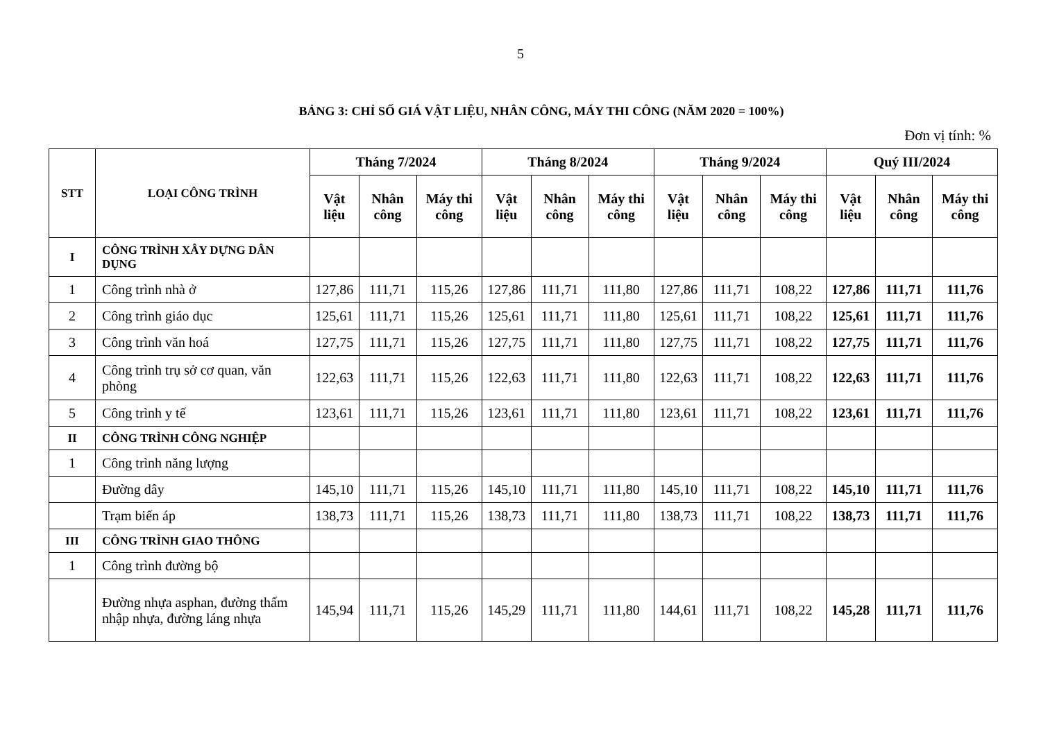5
BẢNG 3: CHỈ SỐ GIÁ VẬT LIỆU, NHÂN CÔNG, MÁY THI CÔNG (NĂM 2020 = 100%)
Đơn vị tính: %
| STT | LOẠI CÔNG TRÌNH | Tháng 7/2024 | | | Tháng 8/2024 | | | Tháng 9/2024 | | | Quý III/2024 | | |
| --- | --- | --- | --- | --- | --- | --- | --- | --- | --- | --- | --- | --- | --- |
| | | Vật liệu | Nhân công | Máy thi công | Vật liệu | Nhân công | Máy thi công | Vật liệu | Nhân công | Máy thi công | Vật liệu | Nhân công | Máy thi công |
| I | CÔNG TRÌNH XÂY DỰNG DÂN DỤNG | | | | | | | | | | | | |
| 1 | Công trình nhà ở | 127,86 | 111,71 | 115,26 | 127,86 | 111,71 | 111,80 | 127,86 | 111,71 | 108,22 | 127,86 | 111,71 | 111,76 |
| 2 | Công trình giáo dục | 125,61 | 111,71 | 115,26 | 125,61 | 111,71 | 111,80 | 125,61 | 111,71 | 108,22 | 125,61 | 111,71 | 111,76 |
| 3 | Công trình văn hoá | 127,75 | 111,71 | 115,26 | 127,75 | 111,71 | 111,80 | 127,75 | 111,71 | 108,22 | 127,75 | 111,71 | 111,76 |
| 4 | Công trình trụ sở cơ quan, văn phòng | 122,63 | 111,71 | 115,26 | 122,63 | 111,71 | 111,80 | 122,63 | 111,71 | 108,22 | 122,63 | 111,71 | 111,76 |
| 5 | Công trình y tế | 123,61 | 111,71 | 115,26 | 123,61 | 111,71 | 111,80 | 123,61 | 111,71 | 108,22 | 123,61 | 111,71 | 111,76 |
| II | CÔNG TRÌNH CÔNG NGHIỆP | | | | | | | | | | | | |
| 1 | Công trình năng lượng | | | | | | | | | | | | |
| | Đường dây | 145,10 | 111,71 | 115,26 | 145,10 | 111,71 | 111,80 | 145,10 | 111,71 | 108,22 | 145,10 | 111,71 | 111,76 |
| | Trạm biến áp | 138,73 | 111,71 | 115,26 | 138,73 | 111,71 | 111,80 | 138,73 | 111,71 | 108,22 | 138,73 | 111,71 | 111,76 |
| III | CÔNG TRÌNH GIAO THÔNG | | | | | | | | | | | | |
| 1 | Công trình đường bộ | | | | | | | | | | | | |
| | Đường nhựa asphan, đường thấm nhập nhựa, đường láng nhựa | 145,94 | 111,71 | 115,26 | 145,29 | 111,71 | 111,80 | 144,61 | 111,71 | 108,22 | 145,28 | 111,71 | 111,76 |